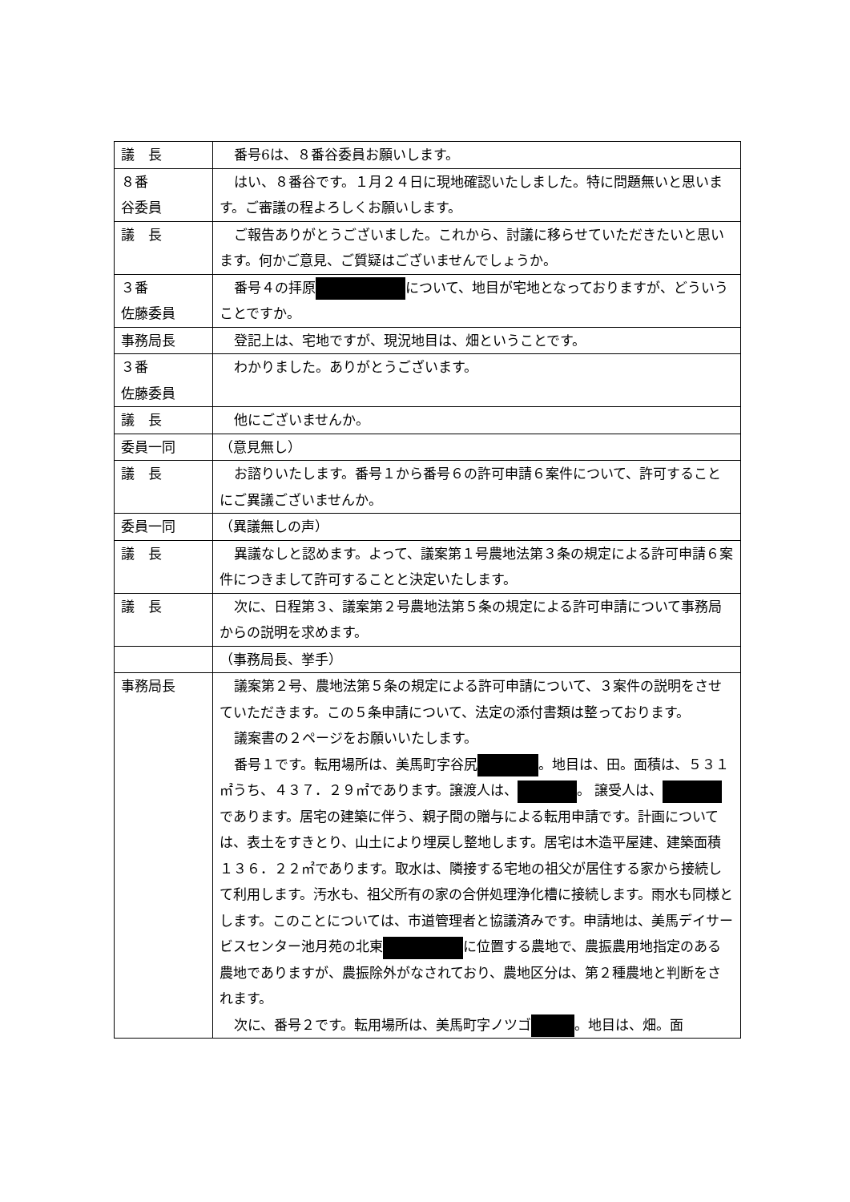| 議 長 | 番号6は、８番谷委員お願いします。 |
| ８番 谷委員 | はい、８番谷です。１月２４日に現地確認いたしました。特に問題無いと思います。ご審議の程よろしくお願いします。 |
| 議 長 | ご報告ありがとうございました。これから、討議に移らせていただきたいと思います。何かご意見、ご質疑はございませんでしょうか。 |
| ３番 佐藤委員 | 番号４の拝原 について、地目が宅地となっておりますが、どういうことですか。 |
| 事務局長 | 登記上は、宅地ですが、現況地目は、畑ということです。 |
| ３番 佐藤委員 | わかりました。ありがとうございます。 |
| 議 長 | 他にございませんか。 |
| 委員一同 | （意見無し） |
| 議 長 | お諮りいたします。番号１から番号６の許可申請６案件について、許可することにご異議ございませんか。 |
| 委員一同 | （異議無しの声） |
| 議 長 | 異議なしと認めます。よって、議案第１号農地法第３条の規定による許可申請６案件につきまして許可することと決定いたします。 |
| 議 長 | 次に、日程第３、議案第２号農地法第５条の規定による許可申請について事務局からの説明を求めます。 |
| | （事務局長、挙手） |
| 事務局長 | 議案第２号、農地法第５条の規定による許可申請について、３案件の説明をさせていただきます。この５条申請について、法定の添付書類は整っております。 議案書の２ページをお願いいたします。 番号１です。転用場所は、美馬町字谷尻 。地目は、田。面積は、５３１㎡うち、４３７．２９㎡であります。譲渡人は、 。 譲受人は、 であります。居宅の建築に伴う、親子間の贈与による転用申請です。計画については、表土をすきとり、山土により埋戻し整地します。居宅は木造平屋建、建築面積１３６．２２㎡であります。取水は、隣接する宅地の祖父が居住する家から接続して利用します。汚水も、祖父所有の家の合併処理浄化槽に接続します。雨水も同様とします。このことについては、市道管理者と協議済みです。申請地は、美馬デイサービスセンター池月苑の北東 に位置する農地で、農振農用地指定のある農地でありますが、農振除外がなされており、農地区分は、第２種農地と判断をされます。 次に、番号２です。転用場所は、美馬町字ノツゴ 。地目は、畑。面 |